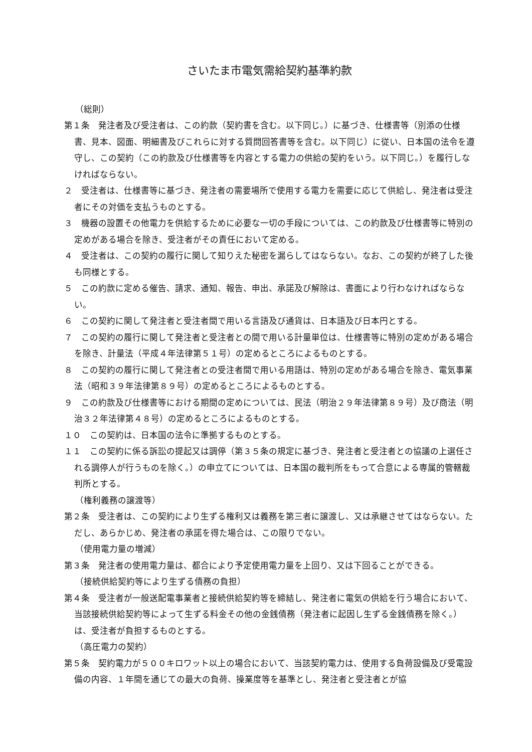さいたま市電気需給契約基準約款
（総則）
第１条　発注者及び受注者は、この約款（契約書を含む。以下同じ。）に基づき、仕様書等（別添の仕様書、見本、図面、明細書及びこれらに対する質問回答書等を含む。以下同じ）に従い、日本国の法令を遵守し、この契約（この約款及び仕様書等を内容とする電力の供給の契約をいう。以下同じ。）を履行しなければならない。
２　受注者は、仕様書等に基づき、発注者の需要場所で使用する電力を需要に応じて供給し、発注者は受注者にその対価を支払うものとする。
３　機器の設置その他電力を供給するために必要な一切の手段については、この約款及び仕様書等に特別の定めがある場合を除き、受注者がその責任において定める。
４　受注者は、この契約の履行に関して知りえた秘密を漏らしてはならない。なお、この契約が終了した後も同様とする。
５　この約款に定める催告、請求、通知、報告、申出、承諾及び解除は、書面により行わなければならない。
６　この契約に関して発注者と受注者間で用いる言語及び通貨は、日本語及び日本円とする。
７　この契約の履行に関して発注者と受注者との間で用いる計量単位は、仕様書等に特別の定めがある場合を除き、計量法（平成４年法律第５１号）の定めるところによるものとする。
８　この契約の履行に関して発注者との受注者間で用いる用語は、特別の定めがある場合を除き、電気事業法（昭和３９年法律第８９号）の定めるところによるものとする。
９　この約款及び仕様書等における期間の定めについては、民法（明治２９年法律第８９号）及び商法（明治３２年法律第４８号）の定めるところによるものとする。
１０　この契約は、日本国の法令に準拠するものとする。
１１　この契約に係る訴訟の提起又は調停（第３５条の規定に基づき、発注者と受注者との協議の上選任される調停人が行うものを除く。）の申立てについては、日本国の裁判所をもって合意による専属的管轄裁判所とする。
（権利義務の譲渡等）
第２条　受注者は、この契約により生ずる権利又は義務を第三者に譲渡し、又は承継させてはならない。ただし、あらかじめ、発注者の承諾を得た場合は、この限りでない。
（使用電力量の増減）
第３条　発注者の使用電力量は、都合により予定使用電力量を上回り、又は下回ることができる。
（接続供給契約等により生ずる債務の負担）
第４条　受注者が一般送配電事業者と接続供給契約等を締結し、発注者に電気の供給を行う場合において、当該接続供給契約等によって生ずる料金その他の金銭債務（発注者に起因し生ずる金銭債務を除く。）は、受注者が負担するものとする。
（高圧電力の契約）
第５条　契約電力が５００キロワット以上の場合において、当該契約電力は、使用する負荷設備及び受電設備の内容、１年間を通じての最大の負荷、操業度等を基準とし、発注者と受注者とが協